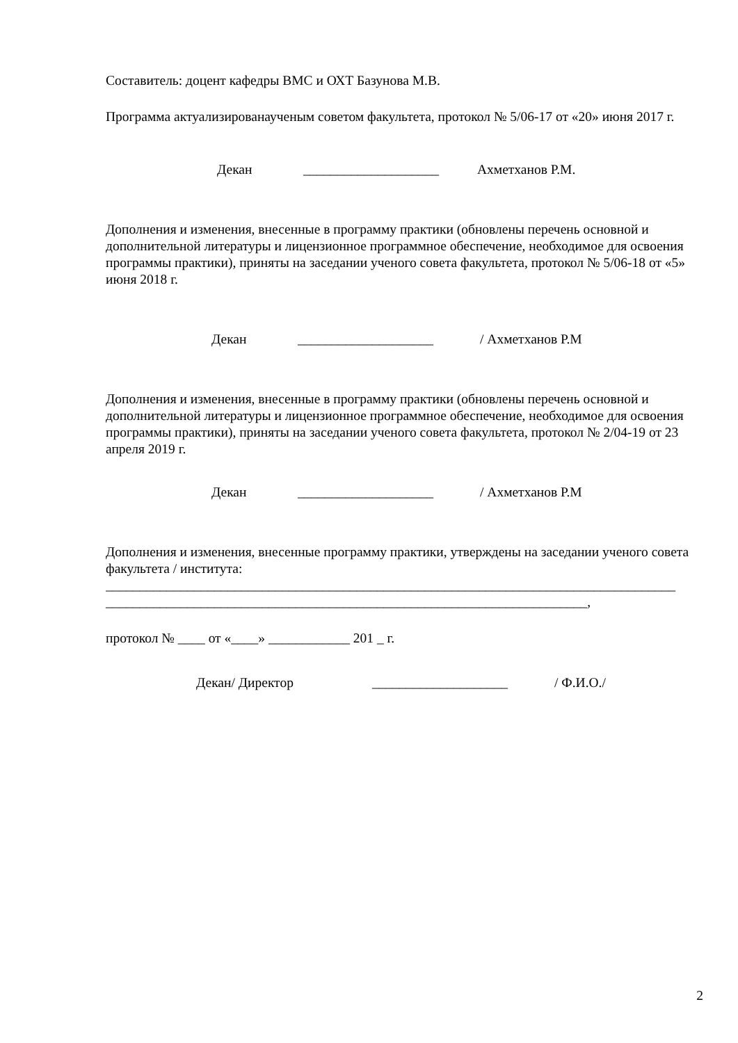Составитель: доцент кафедры ВМС и ОХТ Базунова М.В.
Программа актуализированаученым советом факультета, протокол № 5/06-17 от «20» июня 2017 г.
Декан ____________________ Ахметханов Р.М.
Дополнения и изменения, внесенные в программу практики (обновлены перечень основной и дополнительной литературы и лицензионное программное обеспечение, необходимое для освоения программы практики), приняты на заседании ученого совета факультета, протокол № 5/06-18 от «5» июня 2018 г.
Декан ____________________ / Ахметханов Р.М
Дополнения и изменения, внесенные в программу практики (обновлены перечень основной и дополнительной литературы и лицензионное программное обеспечение, необходимое для освоения программы практики), приняты на заседании ученого совета факультета, протокол № 2/04-19 от 23 апреля 2019 г.
Декан ____________________ / Ахметханов Р.М
Дополнения и изменения, внесенные программу практики, утверждены на заседании ученого совета факультета / института:
____________________________________________________________________________________
_______________________________________________________________________,
протокол № ____ от «____» ____________ 201 _ г.
Декан/ Директор ____________________ / Ф.И.О./
2